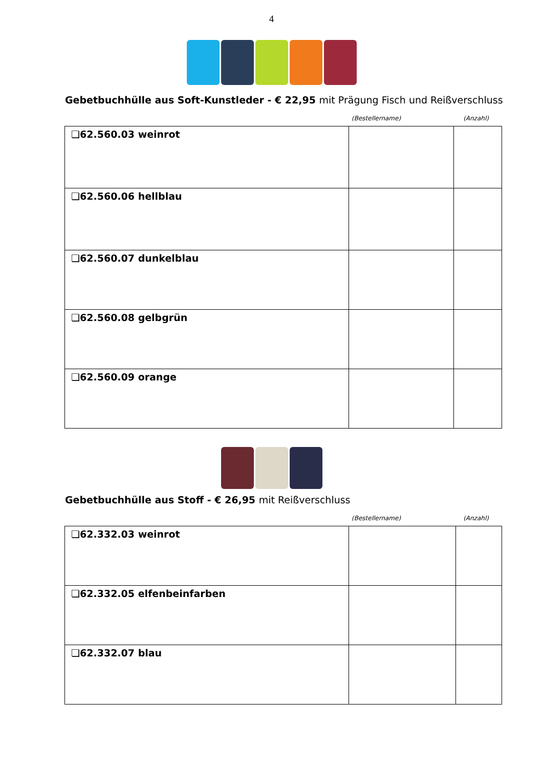4
Gebetbuchhülle aus Soft-Kunstleder - € 22,95 mit Prägung Fisch und Reißverschluss
(Bestellername) (Anzahl)
| ❏62.560.03 weinrot | | |
| ❏62.560.06 hellblau | | |
| ❏62.560.07 dunkelblau | | |
| ❏62.560.08 gelbgrün | | |
| ❏62.560.09 orange | | |
Gebetbuchhülle aus Stoff - € 26,95 mit Reißverschluss
(Bestellername) (Anzahl)
| ❏62.332.03 weinrot | | |
| ❏62.332.05 elfenbeinfarben | | |
| ❏62.332.07 blau | | |